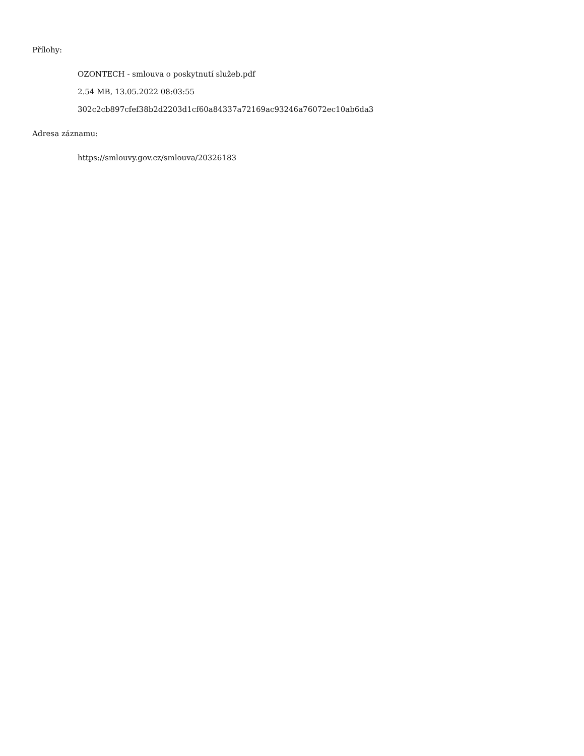Přílohy:
OZONTECH - smlouva o poskytnutí služeb.pdf
2.54 MB, 13.05.2022 08:03:55
302c2cb897cfef38b2d2203d1cf60a84337a72169ac93246a76072ec10ab6da3
Adresa záznamu:
https://smlouvy.gov.cz/smlouva/20326183